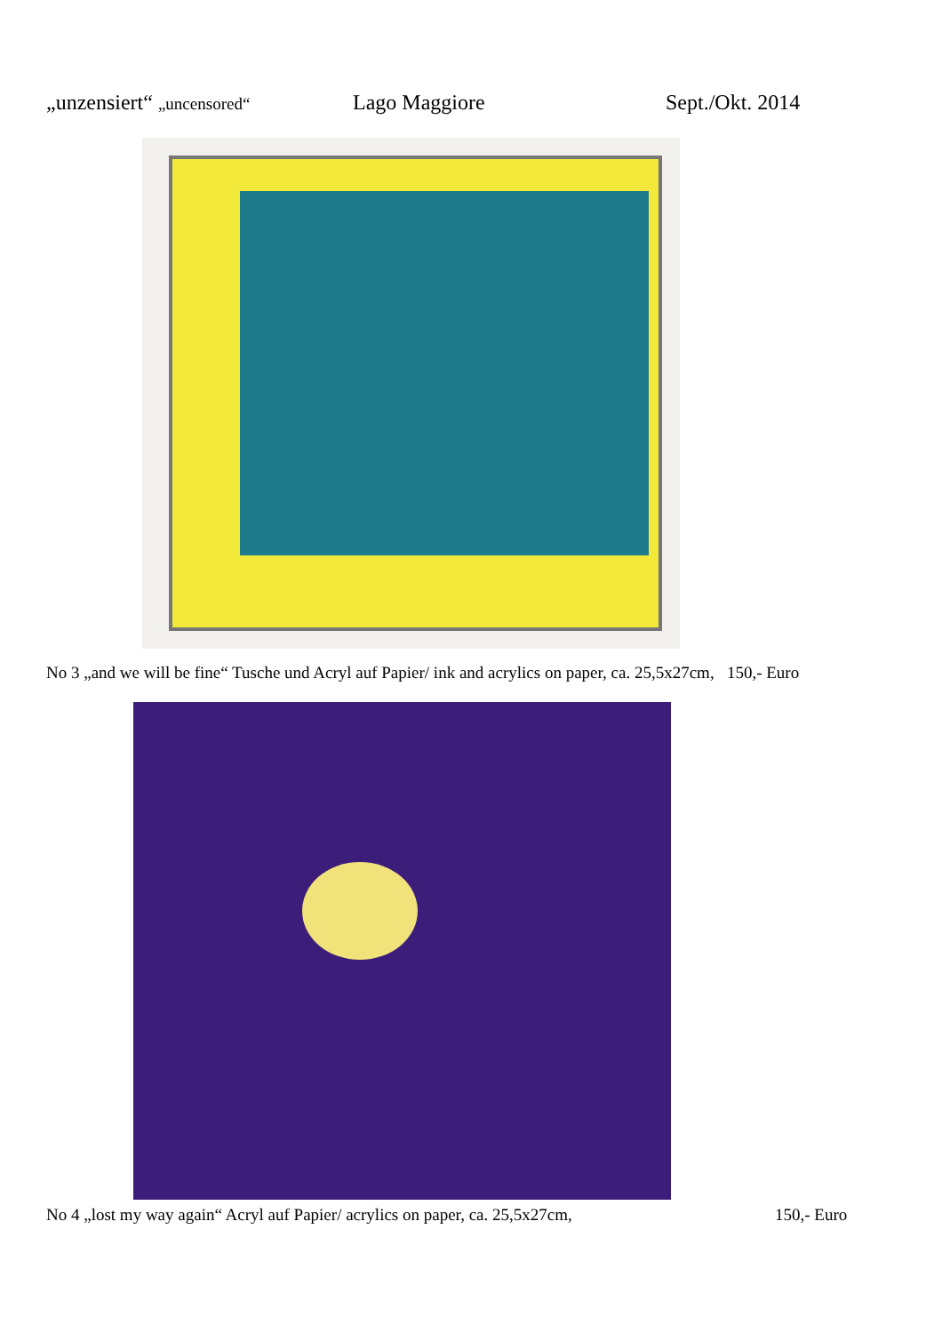„unzensiert“ „uncensored“
Lago Maggiore Sept./Okt. 2014
No 3 „and we will be fine“ Tusche und Acryl auf Papier/ ink and acrylics on paper, ca. 25,5x27cm, 150,- Euro
No 4 „lost my way again“ Acryl auf Papier/ acrylics on paper, ca. 25,5x27cm,
150,- Euro